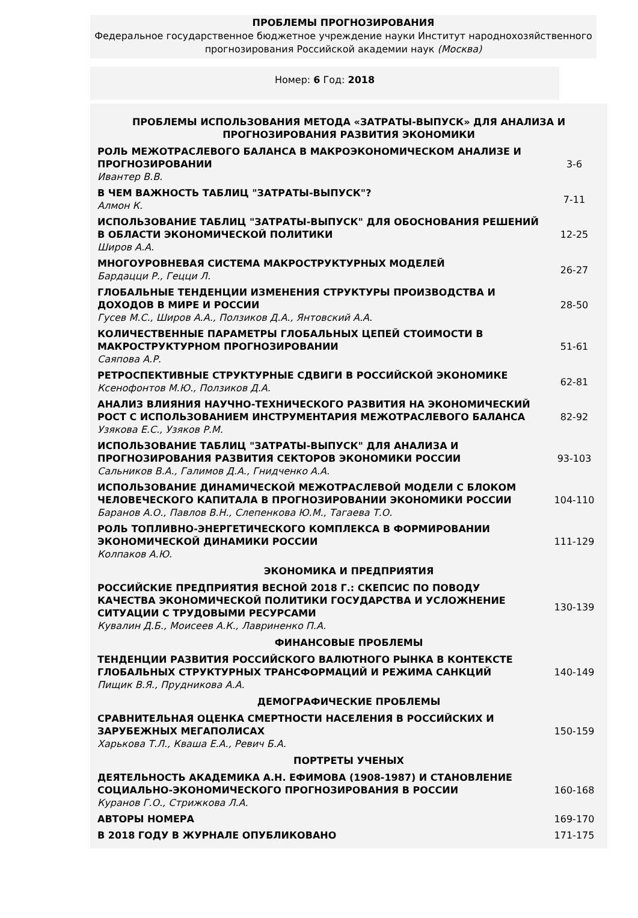ПРОБЛЕМЫ ПРОГНОЗИРОВАНИЯ
Федеральное государственное бюджетное учреждение науки Институт народнохозяйственного прогнозирования Российской академии наук (Москва)
Номер: 6 Год: 2018
| ПРОБЛЕМЫ ИСПОЛЬЗОВАНИЯ МЕТОДА «ЗАТРАТЫ-ВЫПУСК» ДЛЯ АНАЛИЗА И ПРОГНОЗИРОВАНИЯ РАЗВИТИЯ ЭКОНОМИКИ | |
| РОЛЬ МЕЖОТРАСЛЕВОГО БАЛАНСА В МАКРОЭКОНОМИЧЕСКОМ АНАЛИЗЕ И ПРОГНОЗИРОВАНИИ Ивантер В.В. | 3-6 |
| В ЧЕМ ВАЖНОСТЬ ТАБЛИЦ "ЗАТРАТЫ-ВЫПУСК"? Алмон К. | 7-11 |
| ИСПОЛЬЗОВАНИЕ ТАБЛИЦ "ЗАТРАТЫ-ВЫПУСК" ДЛЯ ОБОСНОВАНИЯ РЕШЕНИЙ В ОБЛАСТИ ЭКОНОМИЧЕСКОЙ ПОЛИТИКИ Широв А.А. | 12-25 |
| МНОГОУРОВНЕВАЯ СИСТЕМА МАКРОСТРУКТУРНЫХ МОДЕЛЕЙ Бардацци Р., Гецци Л. | 26-27 |
| ГЛОБАЛЬНЫЕ ТЕНДЕНЦИИ ИЗМЕНЕНИЯ СТРУКТУРЫ ПРОИЗВОДСТВА И ДОХОДОВ В МИРЕ И РОССИИ Гусев М.С., Широв А.А., Ползиков Д.А., Янтовский А.А. | 28-50 |
| КОЛИЧЕСТВЕННЫЕ ПАРАМЕТРЫ ГЛОБАЛЬНЫХ ЦЕПЕЙ СТОИМОСТИ В МАКРОСТРУКТУРНОМ ПРОГНОЗИРОВАНИИ Саяпова А.Р. | 51-61 |
| РЕТРОСПЕКТИВНЫЕ СТРУКТУРНЫЕ СДВИГИ В РОССИЙСКОЙ ЭКОНОМИКЕ Ксенофонтов М.Ю., Ползиков Д.А. | 62-81 |
| АНАЛИЗ ВЛИЯНИЯ НАУЧНО-ТЕХНИЧЕСКОГО РАЗВИТИЯ НА ЭКОНОМИЧЕСКИЙ РОСТ С ИСПОЛЬЗОВАНИЕМ ИНСТРУМЕНТАРИЯ МЕЖОТРАСЛЕВОГО БАЛАНСА Узякова Е.С., Узяков Р.М. | 82-92 |
| ИСПОЛЬЗОВАНИЕ ТАБЛИЦ "ЗАТРАТЫ-ВЫПУСК" ДЛЯ АНАЛИЗА И ПРОГНОЗИРОВАНИЯ РАЗВИТИЯ СЕКТОРОВ ЭКОНОМИКИ РОССИИ Сальников В.А., Галимов Д.А., Гнидченко А.А. | 93-103 |
| ИСПОЛЬЗОВАНИЕ ДИНАМИЧЕСКОЙ МЕЖОТРАСЛЕВОЙ МОДЕЛИ С БЛОКОМ ЧЕЛОВЕЧЕСКОГО КАПИТАЛА В ПРОГНОЗИРОВАНИИ ЭКОНОМИКИ РОССИИ Баранов А.О., Павлов В.Н., Слепенкова Ю.М., Тагаева Т.О. | 104-110 |
| РОЛЬ ТОПЛИВНО-ЭНЕРГЕТИЧЕСКОГО КОМПЛЕКСА В ФОРМИРОВАНИИ ЭКОНОМИЧЕСКОЙ ДИНАМИКИ РОССИИ Колпаков А.Ю. | 111-129 |
| ЭКОНОМИКА И ПРЕДПРИЯТИЯ | |
| РОССИЙСКИЕ ПРЕДПРИЯТИЯ ВЕСНОЙ 2018 Г.: СКЕПСИС ПО ПОВОДУ КАЧЕСТВА ЭКОНОМИЧЕСКОЙ ПОЛИТИКИ ГОСУДАРСТВА И УСЛОЖНЕНИЕ СИТУАЦИИ С ТРУДОВЫМИ РЕСУРСАМИ Кувалин Д.Б., Моисеев А.К., Лавриненко П.А. | 130-139 |
| ФИНАНСОВЫЕ ПРОБЛЕМЫ | |
| ТЕНДЕНЦИИ РАЗВИТИЯ РОССИЙСКОГО ВАЛЮТНОГО РЫНКА В КОНТЕКСТЕ ГЛОБАЛЬНЫХ СТРУКТУРНЫХ ТРАНСФОРМАЦИЙ И РЕЖИМА САНКЦИЙ Пищик В.Я., Прудникова А.А. | 140-149 |
| ДЕМОГРАФИЧЕСКИЕ ПРОБЛЕМЫ | |
| СРАВНИТЕЛЬНАЯ ОЦЕНКА СМЕРТНОСТИ НАСЕЛЕНИЯ В РОССИЙСКИХ И ЗАРУБЕЖНЫХ МЕГАПОЛИСАХ Харькова Т.Л., Кваша Е.А., Ревич Б.А. | 150-159 |
| ПОРТРЕТЫ УЧЕНЫХ | |
| ДЕЯТЕЛЬНОСТЬ АКАДЕМИКА А.Н. ЕФИМОВА (1908-1987) И СТАНОВЛЕНИЕ СОЦИАЛЬНО-ЭКОНОМИЧЕСКОГО ПРОГНОЗИРОВАНИЯ В РОССИИ Куранов Г.О., Стрижкова Л.А. | 160-168 |
| АВТОРЫ НОМЕРА | 169-170 |
| В 2018 ГОДУ В ЖУРНАЛЕ ОПУБЛИКОВАНО | 171-175 |